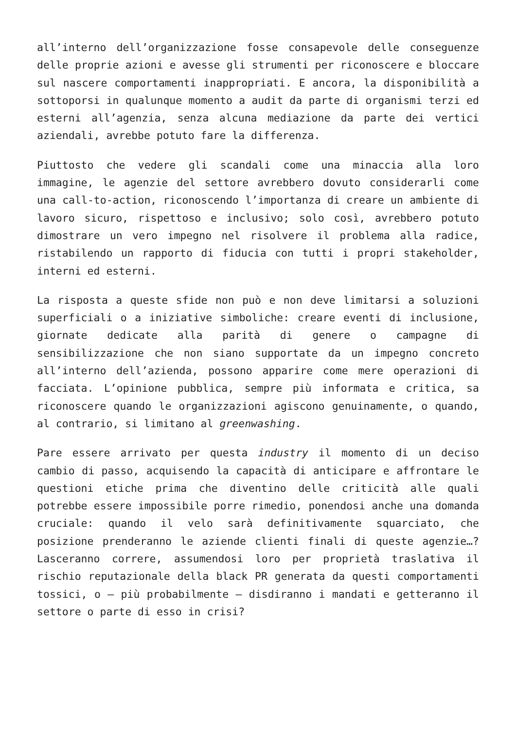all’interno dell’organizzazione fosse consapevole delle conseguenze delle proprie azioni e avesse gli strumenti per riconoscere e bloccare sul nascere comportamenti inappropriati. E ancora, la disponibilità a sottoporsi in qualunque momento a audit da parte di organismi terzi ed esterni all’agenzia, senza alcuna mediazione da parte dei vertici aziendali, avrebbe potuto fare la differenza.
Piuttosto che vedere gli scandali come una minaccia alla loro immagine, le agenzie del settore avrebbero dovuto considerarli come una call-to-action, riconoscendo l’importanza di creare un ambiente di lavoro sicuro, rispettoso e inclusivo; solo così, avrebbero potuto dimostrare un vero impegno nel risolvere il problema alla radice, ristabilendo un rapporto di fiducia con tutti i propri stakeholder, interni ed esterni.
La risposta a queste sfide non può e non deve limitarsi a soluzioni superficiali o a iniziative simboliche: creare eventi di inclusione, giornate dedicate alla parità di genere o campagne di sensibilizzazione che non siano supportate da un impegno concreto all’interno dell’azienda, possono apparire come mere operazioni di facciata. L’opinione pubblica, sempre più informata e critica, sa riconoscere quando le organizzazioni agiscono genuinamente, o quando, al contrario, si limitano al greenwashing.
Pare essere arrivato per questa industry il momento di un deciso cambio di passo, acquisendo la capacità di anticipare e affrontare le questioni etiche prima che diventino delle criticità alle quali potrebbe essere impossibile porre rimedio, ponendosi anche una domanda cruciale: quando il velo sarà definitivamente squarciato, che posizione prenderanno le aziende clienti finali di queste agenzie…? Lasceranno correre, assumendosi loro per proprietà traslativa il rischio reputazionale della black PR generata da questi comportamenti tossici, o – più probabilmente – disdiranno i mandati e getteranno il settore o parte di esso in crisi?